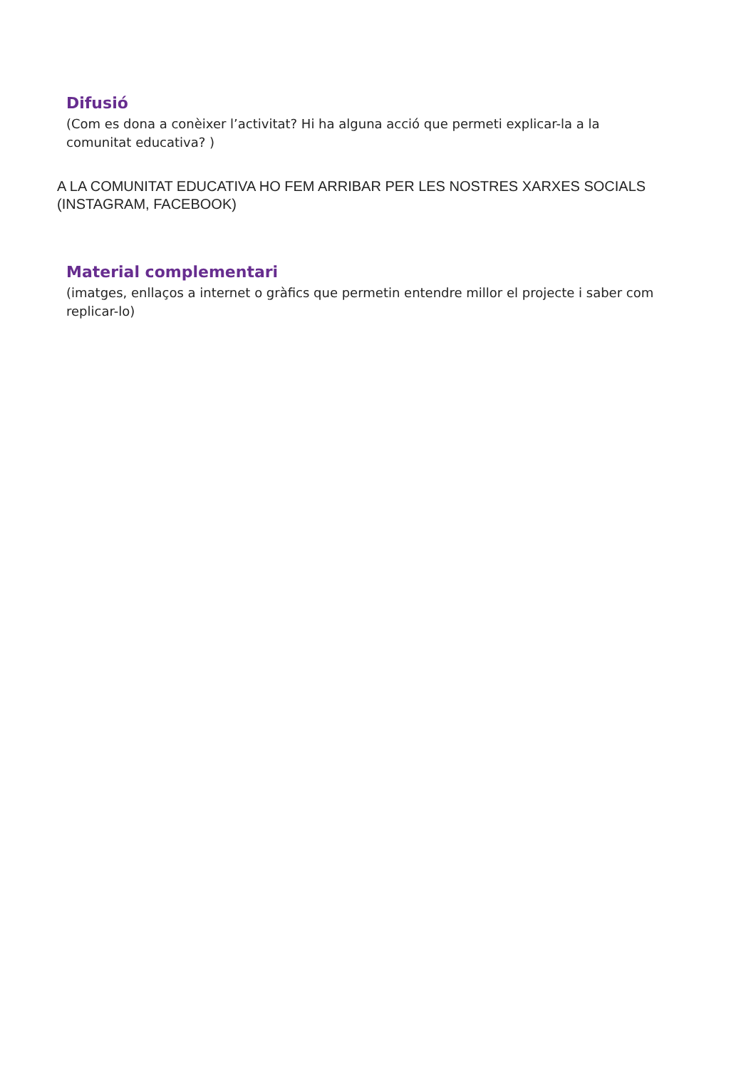Difusió
(Com es dona a conèixer l’activitat? Hi ha alguna acció que permeti explicar-la a la comunitat educativa? )
A LA COMUNITAT EDUCATIVA HO FEM ARRIBAR PER LES NOSTRES XARXES SOCIALS (INSTAGRAM, FACEBOOK)
Material complementari
(imatges, enllaços a internet o gràfics que permetin entendre millor el projecte i saber com replicar-lo)